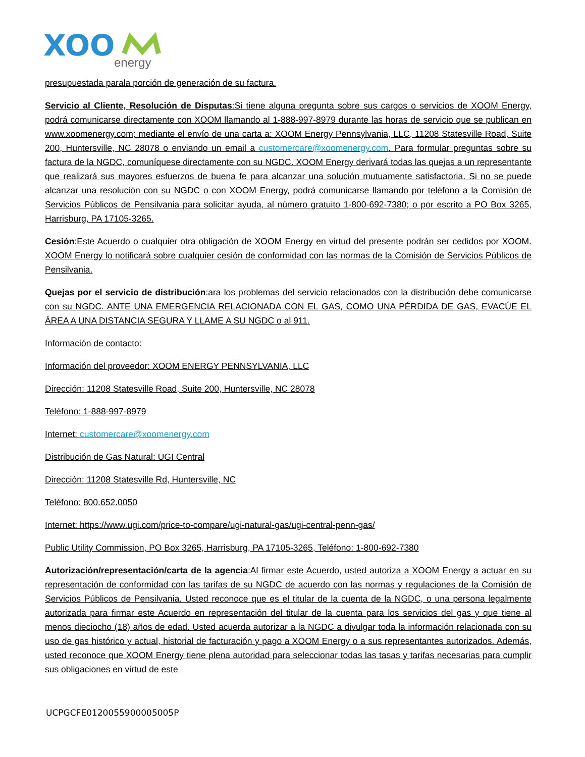XOO
energy
presupuestada parala porción de generación de su factura.
Servicio al Cliente, Resolución de Disputas:Si tiene alguna pregunta sobre sus cargos o servicios de XOOM Energy, podrá comunicarse directamente con XOOM llamando al 1-888-997-8979 durante las horas de servicio que se publican en www.xoomenergy.com; mediante el envío de una carta a: XOOM Energy Pennsylvania, LLC, 11208 Statesville Road, Suite 200, Huntersville, NC 28078 o enviando un email a customercare@xoomenergy.com. Para formular preguntas sobre su factura de la NGDC, comuníquese directamente con su NGDC. XOOM Energy derivará todas las quejas a un representante que realizará sus mayores esfuerzos de buena fe para alcanzar una solución mutuamente satisfactoria. Si no se puede alcanzar una resolución con su NGDC o con XOOM Energy, podrá comunicarse llamando por teléfono a la Comisión de Servicios Públicos de Pensilvania para solicitar ayuda, al número gratuito 1-800-692-7380; o por escrito a PO Box 3265, Harrisburg, PA 17105-3265.
Cesión:Este Acuerdo o cualquier otra obligación de XOOM Energy en virtud del presente podrán ser cedidos por XOOM. XOOM Energy lo notificará sobre cualquier cesión de conformidad con las normas de la Comisión de Servicios Públicos de Pensilvania.
Quejas por el servicio de distribución:ara los problemas del servicio relacionados con la distribución debe comunicarse con su NGDC. ANTE UNA EMERGENCIA RELACIONADA CON EL GAS, COMO UNA PÉRDIDA DE GAS, EVACÚE EL ÁREA A UNA DISTANCIA SEGURA Y LLAME A SU NGDC o al 911.
Información de contacto:
Información del proveedor: XOOM ENERGY PENNSYLVANIA, LLC
Dirección: 11208 Statesville Road, Suite 200, Huntersville, NC 28078
Teléfono: 1-888-997-8979
Internet: customercare@xoomenergy.com
Distribución de Gas Natural: UGI Central
Dirección: 11208 Statesville Rd, Huntersville, NC
Teléfono: 800.652.0050
Internet: https://www.ugi.com/price-to-compare/ugi-natural-gas/ugi-central-penn-gas/
Public Utility Commission, PO Box 3265, Harrisburg, PA 17105-3265, Teléfono: 1-800-692-7380
Autorización/representación/carta de la agencia:Al firmar este Acuerdo, usted autoriza a XOOM Energy a actuar en su representación de conformidad con las tarifas de su NGDC de acuerdo con las normas y regulaciones de la Comisión de Servicios Públicos de Pensilvania. Usted reconoce que es el titular de la cuenta de la NGDC, o una persona legalmente autorizada para firmar este Acuerdo en representación del titular de la cuenta para los servicios del gas y que tiene al menos dieciocho (18) años de edad. Usted acuerda autorizar a la NGDC a divulgar toda la información relacionada con su uso de gas histórico y actual, historial de facturación y pago a XOOM Energy o a sus representantes autorizados. Además, usted reconoce que XOOM Energy tiene plena autoridad para seleccionar todas las tasas y tarifas necesarias para cumplir sus obligaciones en virtud de este
UCPGCFE0120055900005005P